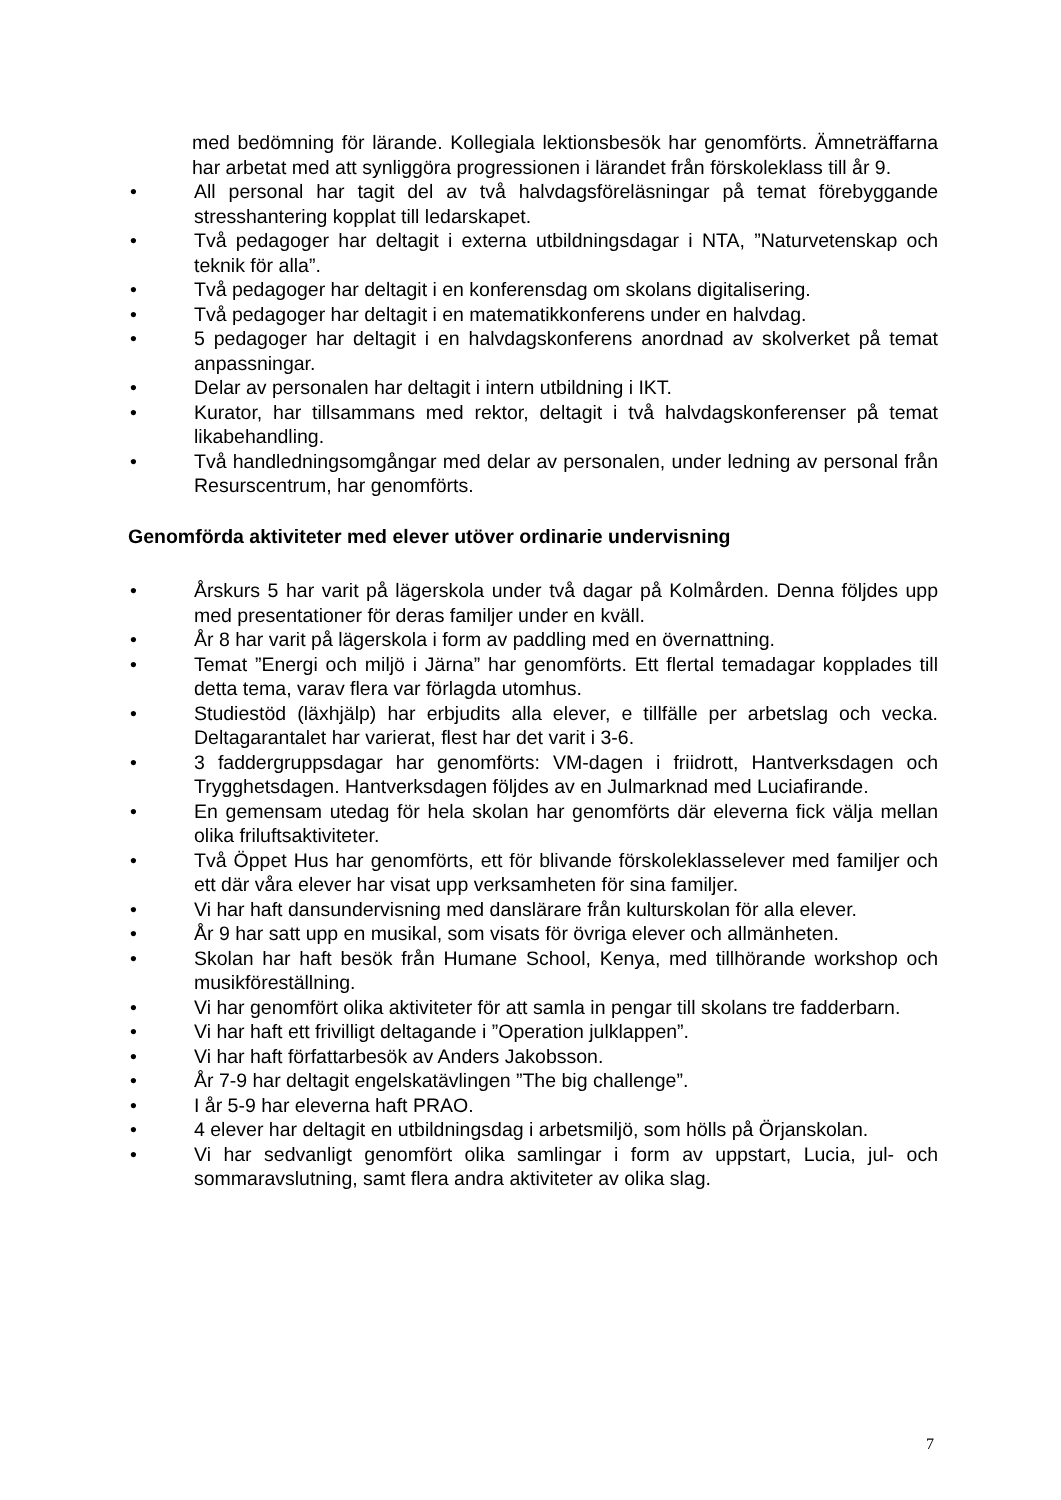med bedömning för lärande. Kollegiala lektionsbesök har genomförts. Ämneträffarna har arbetat med att synliggöra progressionen i lärandet från förskoleklass till år 9.
• All personal har tagit del av två halvdagsföreläsningar på temat förebyggande stresshantering kopplat till ledarskapet.
• Två pedagoger har deltagit i externa utbildningsdagar i NTA, ”Naturvetenskap och teknik för alla”.
• Två pedagoger har deltagit i en konferensdag om skolans digitalisering.
• Två pedagoger har deltagit i en matematikkonferens under en halvdag.
• 5 pedagoger har deltagit i en halvdagskonferens anordnad av skolverket på temat anpassningar.
• Delar av personalen har deltagit i intern utbildning i IKT.
• Kurator, har tillsammans med rektor, deltagit i två halvdagskonferenser på temat likabehandling.
• Två handledningsomgångar med delar av personalen, under ledning av personal från Resurscentrum, har genomförts.
Genomförda aktiviteter med elever utöver ordinarie undervisning
• Årskurs 5 har varit på lägerskola under två dagar på Kolmården. Denna följdes upp med presentationer för deras familjer under en kväll.
• År 8 har varit på lägerskola i form av paddling med en övernattning.
• Temat ”Energi och miljö i Järna” har genomförts. Ett flertal temadagar kopplades till detta tema, varav flera var förlagda utomhus.
• Studiestöd (läxhjälp) har erbjudits alla elever, e tillfälle per arbetslag och vecka. Deltagarantalet har varierat, flest har det varit i 3-6.
• 3 faddergruppsdagar har genomförts: VM-dagen i friidrott, Hantverksdagen och Trygghetsdagen. Hantverksdagen följdes av en Julmarknad med Luciafirande.
• En gemensam utedag för hela skolan har genomförts där eleverna fick välja mellan olika friluftsaktiviteter.
• Två Öppet Hus har genomförts, ett för blivande förskoleklasselever med familjer och ett där våra elever har visat upp verksamheten för sina familjer.
• Vi har haft dansundervisning med danslärare från kulturskolan för alla elever.
• År 9 har satt upp en musikal, som visats för övriga elever och allmänheten.
• Skolan har haft besök från Humane School, Kenya, med tillhörande workshop och musikföreställning.
• Vi har genomfört olika aktiviteter för att samla in pengar till skolans tre fadderbarn.
• Vi har haft ett frivilligt deltagande i ”Operation julklappen”.
• Vi har haft författarbesök av Anders Jakobsson.
• År 7-9 har deltagit engelskatävlingen ”The big challenge”.
• I år 5-9 har eleverna haft PRAO.
• 4 elever har deltagit en utbildningsdag i arbetsmiljö, som hölls på Örjanskolan.
• Vi har sedvanligt genomfört olika samlingar i form av uppstart, Lucia, jul- och sommaravslutning, samt flera andra aktiviteter av olika slag.
7